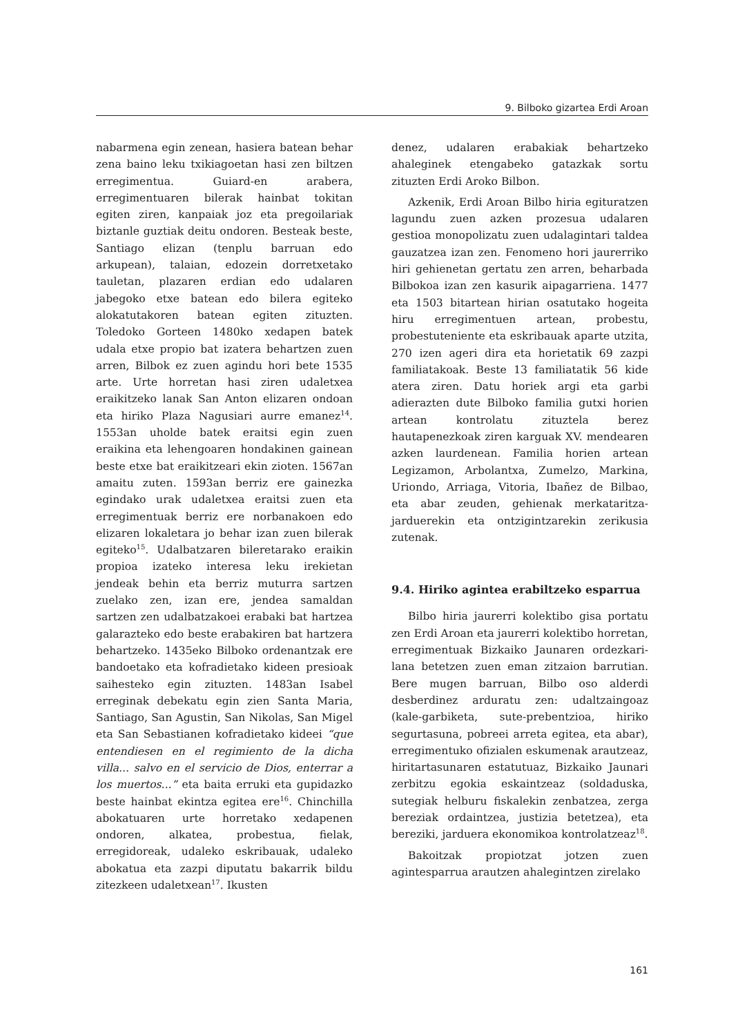9. Bilboko gizartea Erdi Aroan
nabarmena egin zenean, hasiera batean behar zena baino leku txikiagoetan hasi zen biltzen erregimentua. Guiard-en arabera, erregimentuaren bilerak hainbat tokitan egiten ziren, kanpaiak joz eta pregoilariak biztanle guztiak deitu ondoren. Besteak beste, Santiago elizan (tenplu barruan edo arkupean), talaian, edozein dorretxetako tauletan, plazaren erdian edo udalaren jabegoko etxe batean edo bilera egiteko alokatutakoren batean egiten zituzten. Toledoko Gorteen 1480ko xedapen batek udala etxe propio bat izatera behartzen zuen arren, Bilbok ez zuen agindu hori bete 1535 arte. Urte horretan hasi ziren udaletxea eraikitzeko lanak San Anton elizaren ondoan eta hiriko Plaza Nagusiari aurre emanez<sup>14</sup>. 1553an uholde batek eraitsi egin zuen eraikina eta lehengoaren hondakinen gainean beste etxe bat eraikitzeari ekin zioten. 1567an amaitu zuten. 1593an berriz ere gainezka egindako urak udaletxea eraitsi zuen eta erregimentuak berriz ere norbanakoen edo elizaren lokaletara jo behar izan zuen bilerak egiteko<sup>15</sup>. Udalbatzaren bileretarako eraikin propioa izateko interesa leku irekietan jendeak behin eta berriz muturra sartzen zuelako zen, izan ere, jendea samaldan sartzen zen udalbatzakoei erabaki bat hartzea galarazteko edo beste erabakiren bat hartzera behartzeko. 1435eko Bilboko ordenantzak ere bandoetako eta kofradietako kideen presioak saihesteko egin zituzten. 1483an Isabel erreginak debekatu egin zien Santa Maria, Santiago, San Agustin, San Nikolas, San Migel eta San Sebastianen kofradietako kideei “que entendiesen en el regimiento de la dicha villa... salvo en el servicio de Dios, enterrar a los muertos...” eta baita erruki eta gupidazko beste hainbat ekintza egitea ere<sup>16</sup>. Chinchilla abokatuaren urte horretako xedapenen ondoren, alkatea, probestua, fielak, erregidoreak, udaleko eskribauak, udaleko abokatua eta zazpi diputatu bakarrik bildu zitezkeen udaletxean<sup>17</sup>. Ikusten
denez, udalaren erabakiak behartzeko ahaleginek etengabeko gatazkak sortu zituzten Erdi Aroko Bilbon.
Azkenik, Erdi Aroan Bilbo hiria egituratzen lagundu zuen azken prozesua udalaren gestioa monopolizatu zuen udalagintari taldea gauzatzea izan zen. Fenomeno hori jaurerriko hiri gehienetan gertatu zen arren, beharbada Bilbokoa izan zen kasurik aipagarriena. 1477 eta 1503 bitartean hirian osatutako hogeita hiru erregimentuen artean, probestu, probestuteniente eta eskribauak aparte utzita, 270 izen ageri dira eta horietatik 69 zazpi familiatakoak. Beste 13 familiatatik 56 kide atera ziren. Datu horiek argi eta garbi adierazten dute Bilboko familia gutxi horien artean kontrolatu zituztela berez hautapenezkoak ziren karguak XV. mendearen azken laurdenean. Familia horien artean Legizamon, Arbolantxa, Zumelzo, Markina, Uriondo, Arriaga, Vitoria, Ibañez de Bilbao, eta abar zeuden, gehienak merkataritza-jarduerekin eta ontzigintzarekin zerikusia zutenak.
9.4. Hiriko agintea erabiltzeko esparrua
Bilbo hiria jaurerri kolektibo gisa portatu zen Erdi Aroan eta jaurerri kolektibo horretan, erregimentuak Bizkaiko Jaunaren ordezkari-lana betetzen zuen eman zitzaion barrutian. Bere mugen barruan, Bilbo oso alderdi desberdinez arduratu zen: udaltzaingoaz (kale-garbiketa, sute-prebentzioa, hiriko segurtasuna, pobreei arreta egitea, eta abar), erregimentuko ofizialen eskumenak arautzeaz, hiritartasunaren estatutuaz, Bizkaiko Jaunari zerbitzu egokia eskaintzeaz (soldaduska, sutegiak helburu fiskalekin zenbatzea, zerga bereziak ordaintzea, justizia betetzea), eta bereziki, jarduera ekonomikoa kontrolatzeaz<sup>18</sup>.
Bakoitzak propiotzat jotzen zuen agintesparrua arautzen ahalegintzen zirelako
161